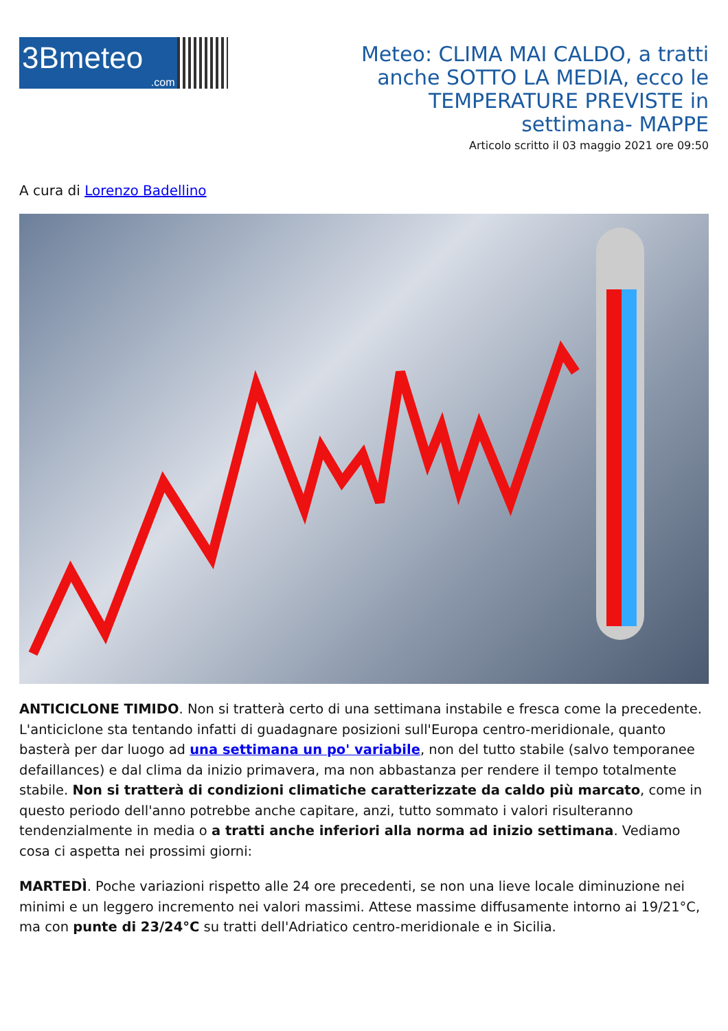3Bmeteo.com
Meteo: CLIMA MAI CALDO, a tratti anche SOTTO LA MEDIA, ecco le TEMPERATURE PREVISTE in settimana- MAPPE
Articolo scritto il 03 maggio 2021 ore 09:50
A cura di Lorenzo Badellino
ANTICICLONE TIMIDO. Non si tratterà certo di una settimana instabile e fresca come la precedente. L'anticiclone sta tentando infatti di guadagnare posizioni sull'Europa centro-meridionale, quanto basterà per dar luogo ad una settimana un po' variabile, non del tutto stabile (salvo temporanee defaillances) e dal clima da inizio primavera, ma non abbastanza per rendere il tempo totalmente stabile. Non si tratterà di condizioni climatiche caratterizzate da caldo più marcato, come in questo periodo dell'anno potrebbe anche capitare, anzi, tutto sommato i valori risulteranno tendenzialmente in media o a tratti anche inferiori alla norma ad inizio settimana. Vediamo cosa ci aspetta nei prossimi giorni:
MARTEDÌ. Poche variazioni rispetto alle 24 ore precedenti, se non una lieve locale diminuzione nei minimi e un leggero incremento nei valori massimi. Attese massime diffusamente intorno ai 19/21°C, ma con punte di 23/24°C su tratti dell'Adriatico centro-meridionale e in Sicilia.